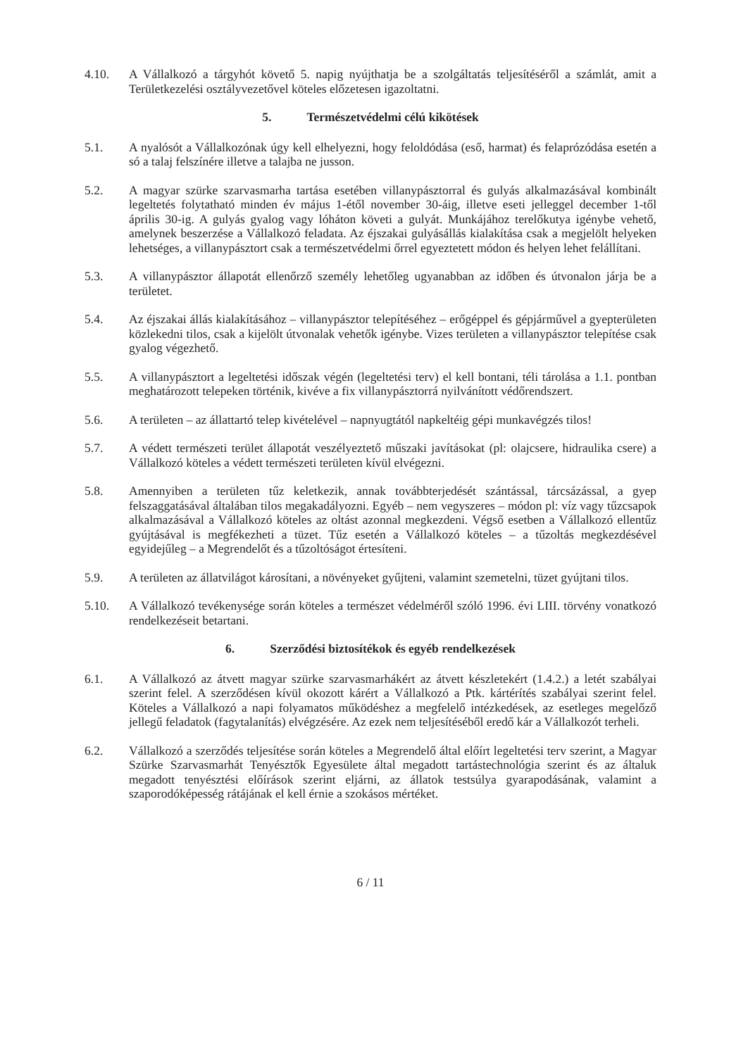4.10. A Vállalkozó a tárgyhót követő 5. napig nyújthatja be a szolgáltatás teljesítéséről a számlát, amit a Területkezelési osztályvezetővel köteles előzetesen igazoltatni.
5. Természetvédelmi célú kikötések
5.1. A nyalósót a Vállalkozónak úgy kell elhelyezni, hogy feloldódása (eső, harmat) és felaprózódása esetén a só a talaj felszínére illetve a talajba ne jusson.
5.2. A magyar szürke szarvasmarha tartása esetében villanypásztorral és gulyás alkalmazásával kombinált legeltetés folytatható minden év május 1-étől november 30-áig, illetve eseti jelleggel december 1-től április 30-ig. A gulyás gyalog vagy lóháton követi a gulyát. Munkájához terelőkutya igénybe vehető, amelynek beszerzése a Vállalkozó feladata. Az éjszakai gulyásállás kialakítása csak a megjelölt helyeken lehetséges, a villanypásztort csak a természetvédelmi őrrel egyeztetett módon és helyen lehet felállítani.
5.3. A villanypásztor állapotát ellenőrző személy lehetőleg ugyanabban az időben és útvonalon járja be a területet.
5.4. Az éjszakai állás kialakításához – villanypásztor telepítéséhez – erőgéppel és gépjárművel a gyepterületen közlekedni tilos, csak a kijelölt útvonalak vehetők igénybe. Vizes területen a villanypásztor telepítése csak gyalog végezhető.
5.5. A villanypásztort a legeltetési időszak végén (legeltetési terv) el kell bontani, téli tárolása a 1.1. pontban meghatározott telepeken történik, kivéve a fix villanypásztorrá nyilvánított védőrendszert.
5.6. A területen – az állattartó telep kivételével – napnyugtától napkeltéig gépi munkavégzés tilos!
5.7. A védett természeti terület állapotát veszélyeztető műszaki javításokat (pl: olajcsere, hidraulika csere) a Vállalkozó köteles a védett természeti területen kívül elvégezni.
5.8. Amennyiben a területen tűz keletkezik, annak továbbterjedését szántással, tárcsázással, a gyep felszaggatásával általában tilos megakadályozni. Egyéb – nem vegyszeres – módon pl: víz vagy tűzcsapok alkalmazásával a Vállalkozó köteles az oltást azonnal megkezdeni. Végső esetben a Vállalkozó ellentűz gyújtásával is megfékezheti a tüzet. Tűz esetén a Vállalkozó köteles – a tűzoltás megkezdésével egyidejűleg – a Megrendelőt és a tűzoltóságot értesíteni.
5.9. A területen az állatvilágot károsítani, a növényeket gyűjteni, valamint szemetelni, tüzet gyújtani tilos.
5.10. A Vállalkozó tevékenysége során köteles a természet védelméről szóló 1996. évi LIII. törvény vonatkozó rendelkezéseit betartani.
6. Szerződési biztosítékok és egyéb rendelkezések
6.1. A Vállalkozó az átvett magyar szürke szarvasmarhákért az átvett készletekért (1.4.2.) a letét szabályai szerint felel. A szerződésen kívül okozott kárért a Vállalkozó a Ptk. kártérítés szabályai szerint felel. Köteles a Vállalkozó a napi folyamatos működéshez a megfelelő intézkedések, az esetleges megelőző jellegű feladatok (fagytalanítás) elvégzésére. Az ezek nem teljesítéséből eredő kár a Vállalkozót terheli.
6.2. Vállalkozó a szerződés teljesítése során köteles a Megrendelő által előírt legeltetési terv szerint, a Magyar Szürke Szarvasmarhát Tenyésztők Egyesülete által megadott tartástechnológia szerint és az általuk megadott tenyésztési előírások szerint eljárni, az állatok testsúlya gyarapodásának, valamint a szaporodóképesség rátájának el kell érnie a szokásos mértéket.
6 / 11